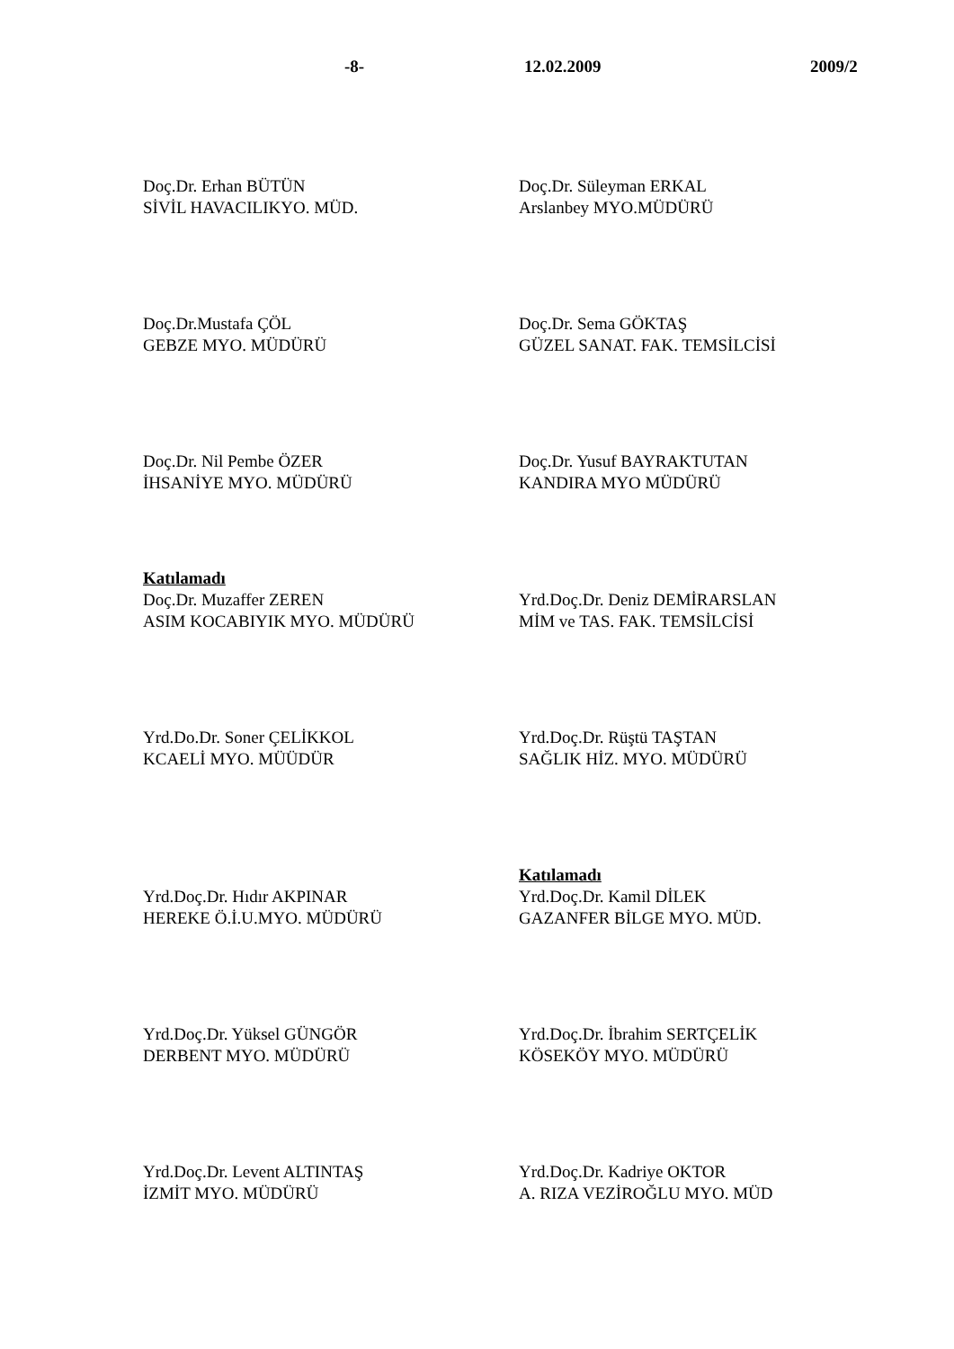-8- 12.02.2009 2009/2
Doç.Dr. Erhan BÜTÜN
SİVİL HAVACILIKYO. MÜD.
Doç.Dr. Süleyman ERKAL
Arslanbey MYO.MÜDÜRÜ
Doç.Dr.Mustafa ÇÖL
GEBZE MYO. MÜDÜRÜ
Doç.Dr. Sema GÖKTAŞ
GÜZEL SANAT. FAK. TEMSİLCİSİ
Doç.Dr. Nil Pembe ÖZER
İHSANİYE MYO. MÜDÜRÜ
Doç.Dr. Yusuf BAYRAKTUTAN
KANDIRA MYO MÜDÜRÜ
Katılamadı
Doç.Dr. Muzaffer ZEREN
ASIM KOCABIYIK MYO. MÜDÜRÜ
Yrd.Doç.Dr. Deniz DEMİRARSLAN
MİM ve TAS. FAK. TEMSİLCİSİ
Yrd.Do.Dr. Soner ÇELİKKOL
KCAELİ MYO. MÜÜDÜR
Yrd.Doç.Dr. Rüştü TAŞTAN
SAĞLIK HİZ. MYO. MÜDÜRÜ
Yrd.Doç.Dr. Hıdır AKPINAR
HEREKE Ö.İ.U.MYO. MÜDÜRÜ
Katılamadı
Yrd.Doç.Dr. Kamil DİLEK
GAZANFER BİLGE MYO. MÜD.
Yrd.Doç.Dr. Yüksel GÜNGÖR
DERBENT MYO. MÜDÜRÜ
Yrd.Doç.Dr. İbrahim SERTÇELİK
KÖSEKÖY MYO. MÜDÜRÜ
Yrd.Doç.Dr. Levent ALTINTAŞ
İZMİT MYO. MÜDÜRÜ
Yrd.Doç.Dr. Kadriye OKTOR
A. RIZA VEZİROĞLU MYO. MÜD